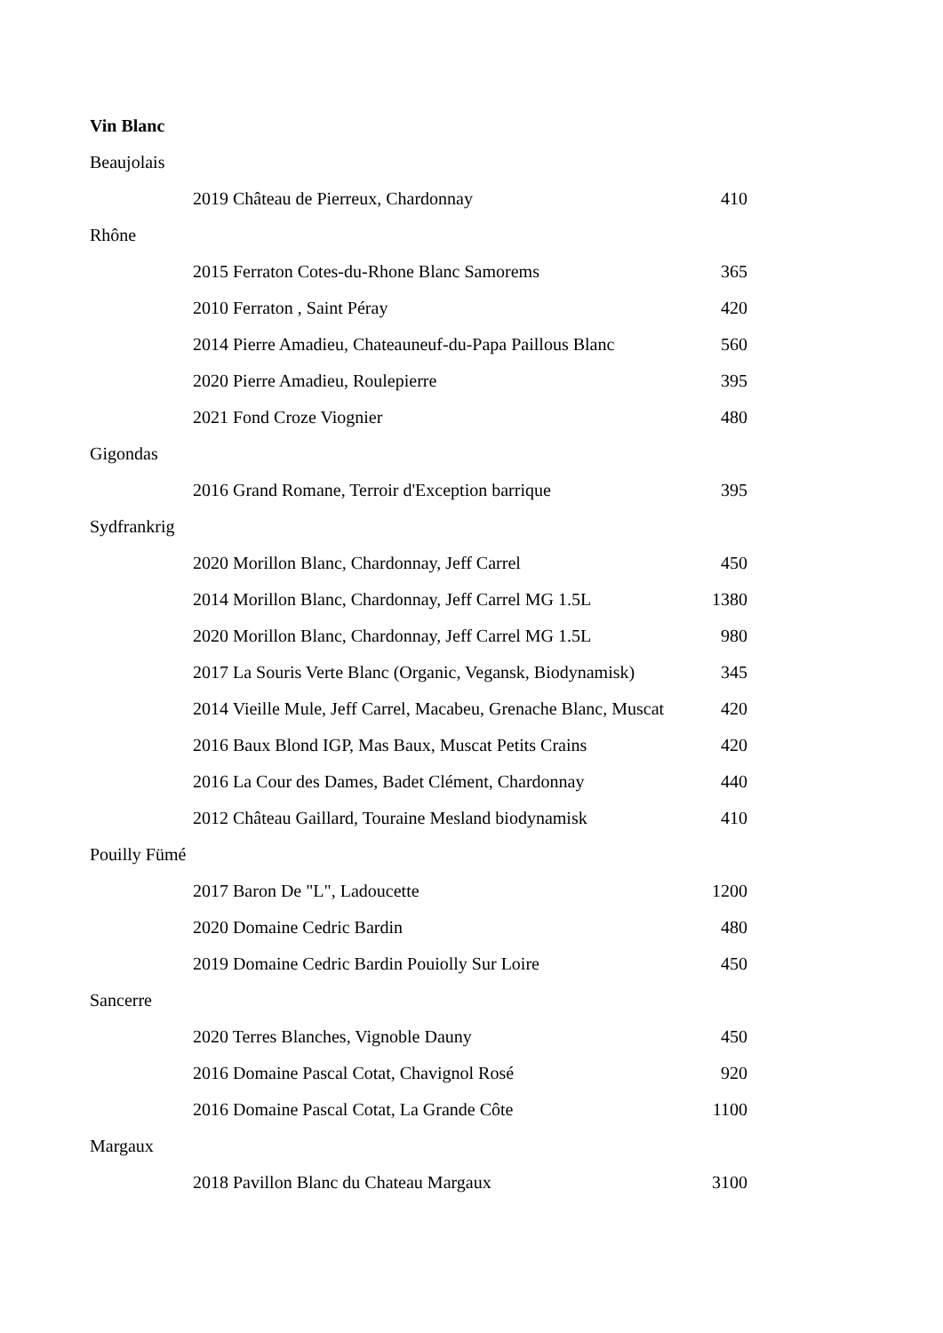Vin Blanc
| Beaujolais | |
| 2019 Château de Pierreux, Chardonnay | 410 |
| Rhône | |
| 2015 Ferraton Cotes-du-Rhone Blanc Samorems | 365 |
| 2010 Ferraton , Saint Péray | 420 |
| 2014 Pierre Amadieu, Chateauneuf-du-Papa Paillous Blanc | 560 |
| 2020 Pierre Amadieu, Roulepierre | 395 |
| 2021 Fond Croze Viognier | 480 |
| Gigondas | |
| 2016 Grand Romane, Terroir d'Exception barrique | 395 |
| Sydfrankrig | |
| 2020 Morillon Blanc, Chardonnay, Jeff Carrel | 450 |
| 2014 Morillon Blanc, Chardonnay, Jeff Carrel MG 1.5L | 1380 |
| 2020 Morillon Blanc, Chardonnay, Jeff Carrel MG 1.5L | 980 |
| 2017 La Souris Verte Blanc (Organic, Vegansk, Biodynamisk) | 345 |
| 2014 Vieille Mule, Jeff Carrel, Macabeu, Grenache Blanc, Muscat | 420 |
| 2016 Baux Blond IGP, Mas Baux, Muscat Petits Crains | 420 |
| 2016 La Cour des Dames, Badet Clément, Chardonnay | 440 |
| 2012 Château Gaillard, Touraine Mesland biodynamisk | 410 |
| Pouilly Fümé | |
| 2017 Baron De "L", Ladoucette | 1200 |
| 2020 Domaine Cedric Bardin | 480 |
| 2019 Domaine Cedric Bardin Pouiolly Sur Loire | 450 |
| Sancerre | |
| 2020 Terres Blanches, Vignoble Dauny | 450 |
| 2016 Domaine Pascal Cotat, Chavignol Rosé | 920 |
| 2016 Domaine Pascal Cotat, La Grande Côte | 1100 |
| Margaux | |
| 2018 Pavillon Blanc du Chateau Margaux | 3100 |